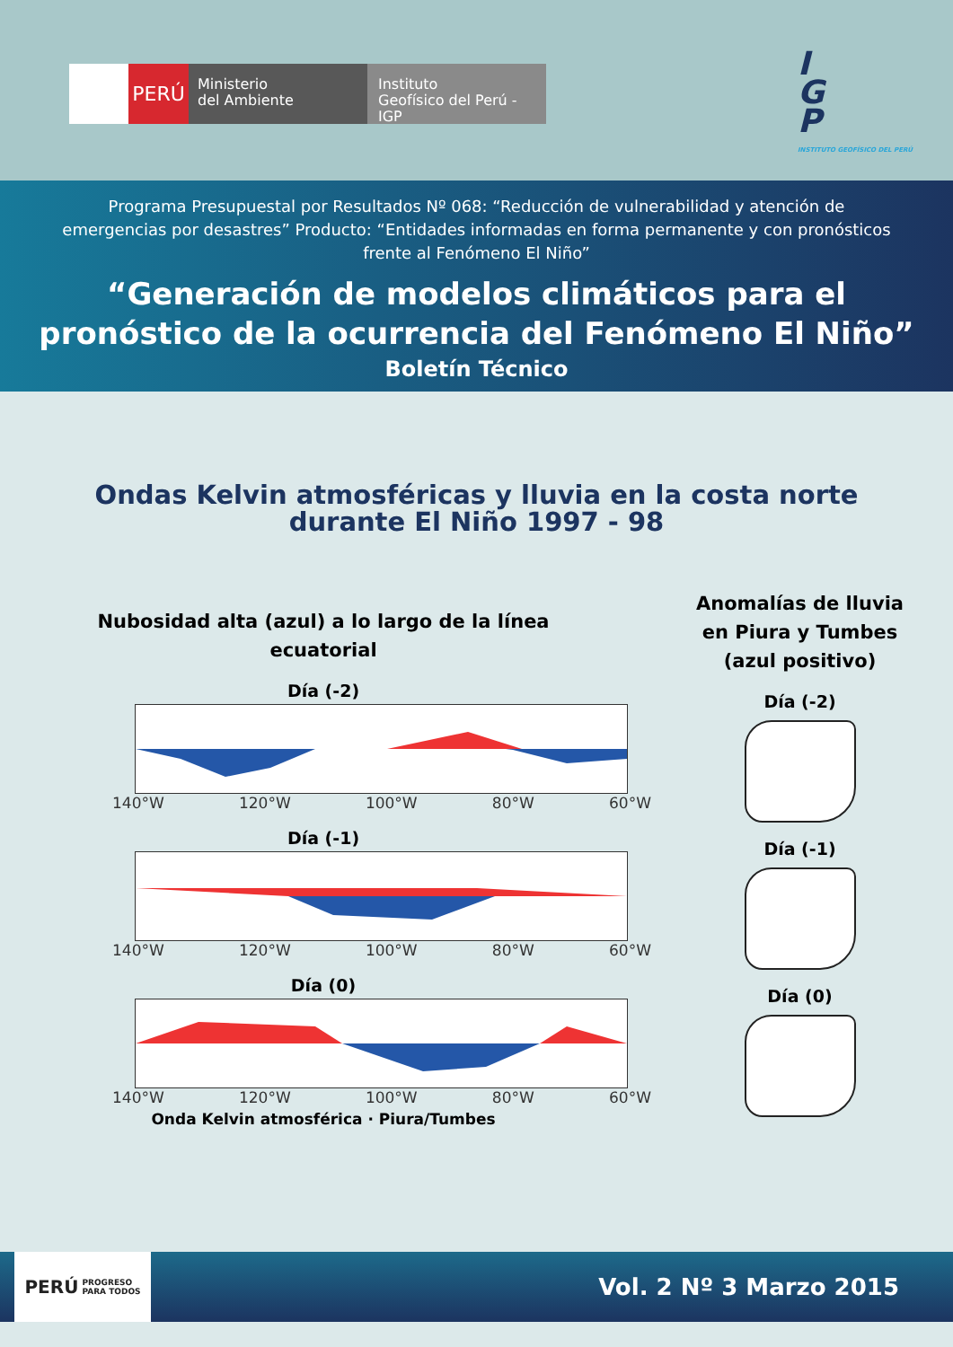PERÚ
Ministerio
del Ambiente
Instituto
Geofísico del Perú - IGP
I
G
P
INSTITUTO GEOFÍSICO DEL PERÚ
Programa Presupuestal por Resultados Nº 068: “Reducción de vulnerabilidad y atención de emergencias por desastres” Producto: “Entidades informadas en forma permanente y con pronósticos frente al Fenómeno El Niño”
“Generación de modelos climáticos para el pronóstico de la ocurrencia del Fenómeno El Niño”
Boletín Técnico
Ondas Kelvin atmosféricas y lluvia en la costa norte
durante El Niño 1997 - 98
Nubosidad alta (azul) a lo largo de la línea
ecuatorial
Día (-2)
140°W 120°W 100°W 80°W 60°W
Día (-1)
140°W 120°W 100°W 80°W 60°W
Día (0)
140°W 120°W 100°W 80°W 60°W
Onda Kelvin atmosférica · Piura/Tumbes
Anomalías de lluvia
en Piura y Tumbes
(azul positivo)
Día (-2)
Día (-1)
Día (0)
PERÚ PROGRESO
PARA TODOS
Vol. 2 Nº 3 Marzo 2015